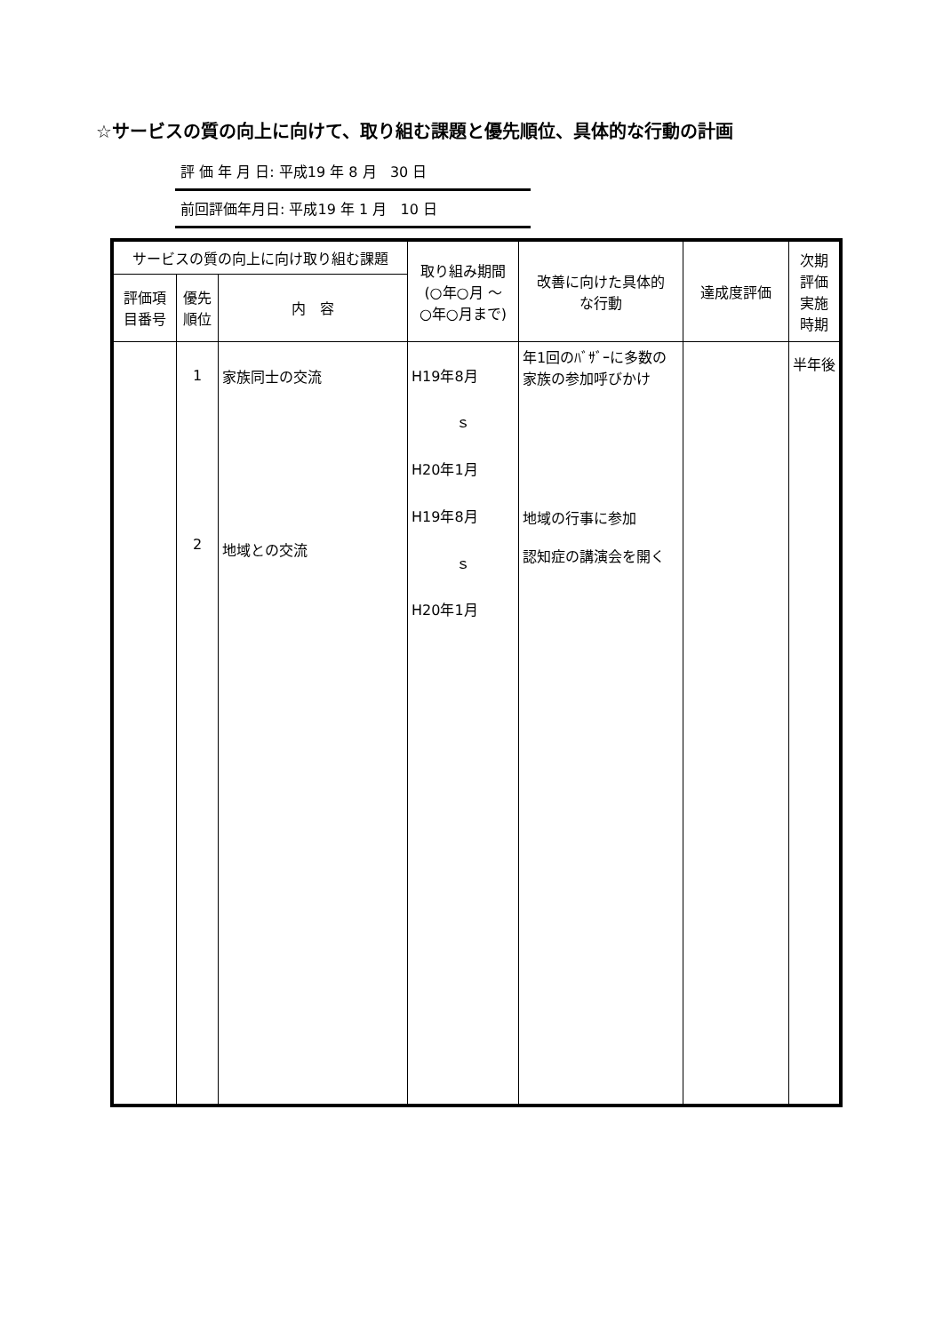☆サービスの質の向上に向けて、取り組む課題と優先順位、具体的な行動の計画
評 価 年 月 日: 平成19 年 8 月 30 日
前回評価年月日: 平成19 年 1 月 10 日
| サービスの質の向上に向け取り組む課題 | | | 取り組み期間 (○年○月 ～ ○年○月まで) | 改善に向けた具体的 な行動 | 達成度評価 | 次期 評価 実施 時期 |
| --- | --- | --- | --- | --- | --- | --- |
| 評価項 目番号 | 優先 順位 | 内 容 | | | | |
| | 1 2 | 家族同士の交流 地域との交流 | H19年8月 ｓ H20年1月 H19年8月 ｓ H20年1月 | 年1回のﾊﾞｻﾞｰに多数の家族の参加呼びかけ 地域の行事に参加 認知症の講演会を開く | | 半年後 |